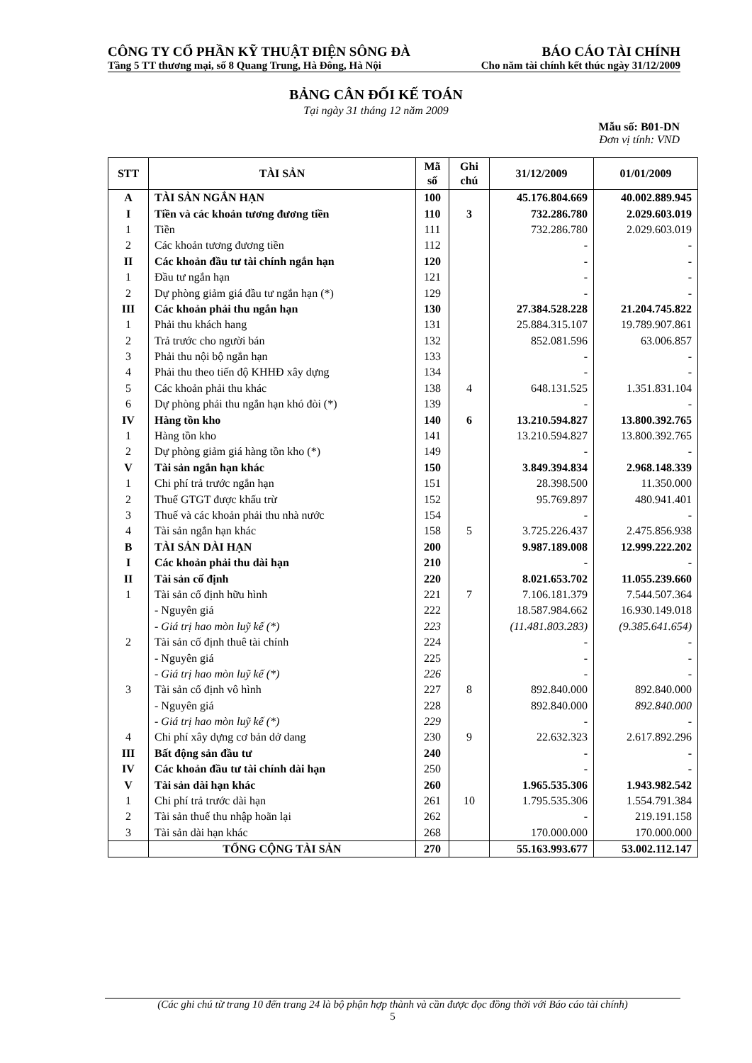CÔNG TY CỔ PHẦN KỸ THUẬT ĐIỆN SÔNG ĐÀ BÁO CÁO TÀI CHÍNH
Tầng 5 TT thương mại, số 8 Quang Trung, Hà Đông, Hà Nội Cho năm tài chính kết thúc ngày 31/12/2009
BẢNG CÂN ĐỐI KẾ TOÁN
Tại ngày 31 tháng 12 năm 2009
Mẫu số: B01-DN
Đơn vị tính: VND
| STT | TÀI SẢN | Mã số | Ghi chú | 31/12/2009 | 01/01/2009 |
| --- | --- | --- | --- | --- | --- |
| A | TÀI SẢN NGẮN HẠN | 100 | | 45.176.804.669 | 40.002.889.945 |
| I | Tiền và các khoản tương đương tiền | 110 | 3 | 732.286.780 | 2.029.603.019 |
| 1 | Tiền | 111 | | 732.286.780 | 2.029.603.019 |
| 2 | Các khoản tương đương tiền | 112 | | - | - |
| II | Các khoản đầu tư tài chính ngắn hạn | 120 | | - | - |
| 1 | Đầu tư ngắn hạn | 121 | | - | - |
| 2 | Dự phòng giảm giá đầu tư ngắn hạn (*) | 129 | | - | - |
| III | Các khoản phải thu ngắn hạn | 130 | | 27.384.528.228 | 21.204.745.822 |
| 1 | Phải thu khách hang | 131 | | 25.884.315.107 | 19.789.907.861 |
| 2 | Trả trước cho người bán | 132 | | 852.081.596 | 63.006.857 |
| 3 | Phải thu nội bộ ngắn hạn | 133 | | - | - |
| 4 | Phải thu theo tiến độ KHHĐ xây dựng | 134 | | - | - |
| 5 | Các khoản phải thu khác | 138 | 4 | 648.131.525 | 1.351.831.104 |
| 6 | Dự phòng phải thu ngắn hạn khó đòi (*) | 139 | | - | - |
| IV | Hàng tồn kho | 140 | 6 | 13.210.594.827 | 13.800.392.765 |
| 1 | Hàng tồn kho | 141 | | 13.210.594.827 | 13.800.392.765 |
| 2 | Dự phòng giảm giá hàng tồn kho (*) | 149 | | - | - |
| V | Tài sản ngắn hạn khác | 150 | | 3.849.394.834 | 2.968.148.339 |
| 1 | Chi phí trả trước ngắn hạn | 151 | | 28.398.500 | 11.350.000 |
| 2 | Thuế GTGT được khấu trừ | 152 | | 95.769.897 | 480.941.401 |
| 3 | Thuế và các khoản phải thu nhà nước | 154 | | - | - |
| 4 | Tài sản ngắn hạn khác | 158 | 5 | 3.725.226.437 | 2.475.856.938 |
| B | TÀI SẢN DÀI HẠN | 200 | | 9.987.189.008 | 12.999.222.202 |
| I | Các khoản phải thu dài hạn | 210 | | - | - |
| II | Tài sản cố định | 220 | | 8.021.653.702 | 11.055.239.660 |
| 1 | Tài sản cố định hữu hình | 221 | 7 | 7.106.181.379 | 7.544.507.364 |
| | - Nguyên giá | 222 | | 18.587.984.662 | 16.930.149.018 |
| | - Giá trị hao mòn luỹ kế (*) | 223 | | (11.481.803.283) | (9.385.641.654) |
| 2 | Tài sản cố định thuê tài chính | 224 | | - | - |
| | - Nguyên giá | 225 | | - | - |
| | - Giá trị hao mòn luỹ kế (*) | 226 | | - | - |
| 3 | Tài sản cố định vô hình | 227 | 8 | 892.840.000 | 892.840.000 |
| | - Nguyên giá | 228 | | 892.840.000 | 892.840.000 |
| | - Giá trị hao mòn luỹ kế (*) | 229 | | - | - |
| 4 | Chi phí xây dựng cơ bản dở dang | 230 | 9 | 22.632.323 | 2.617.892.296 |
| III | Bất động sản đầu tư | 240 | | - | - |
| IV | Các khoản đầu tư tài chính dài hạn | 250 | | - | - |
| V | Tài sản dài hạn khác | 260 | | 1.965.535.306 | 1.943.982.542 |
| 1 | Chi phí trả trước dài hạn | 261 | 10 | 1.795.535.306 | 1.554.791.384 |
| 2 | Tài sản thuế thu nhập hoãn lại | 262 | | - | 219.191.158 |
| 3 | Tài sản dài hạn khác | 268 | | 170.000.000 | 170.000.000 |
| | TỔNG CỘNG TÀI SẢN | 270 | | 55.163.993.677 | 53.002.112.147 |
(Các ghi chú từ trang 10 đến trang 24 là bộ phận hợp thành và cần được đọc đồng thời với Báo cáo tài chính)
5